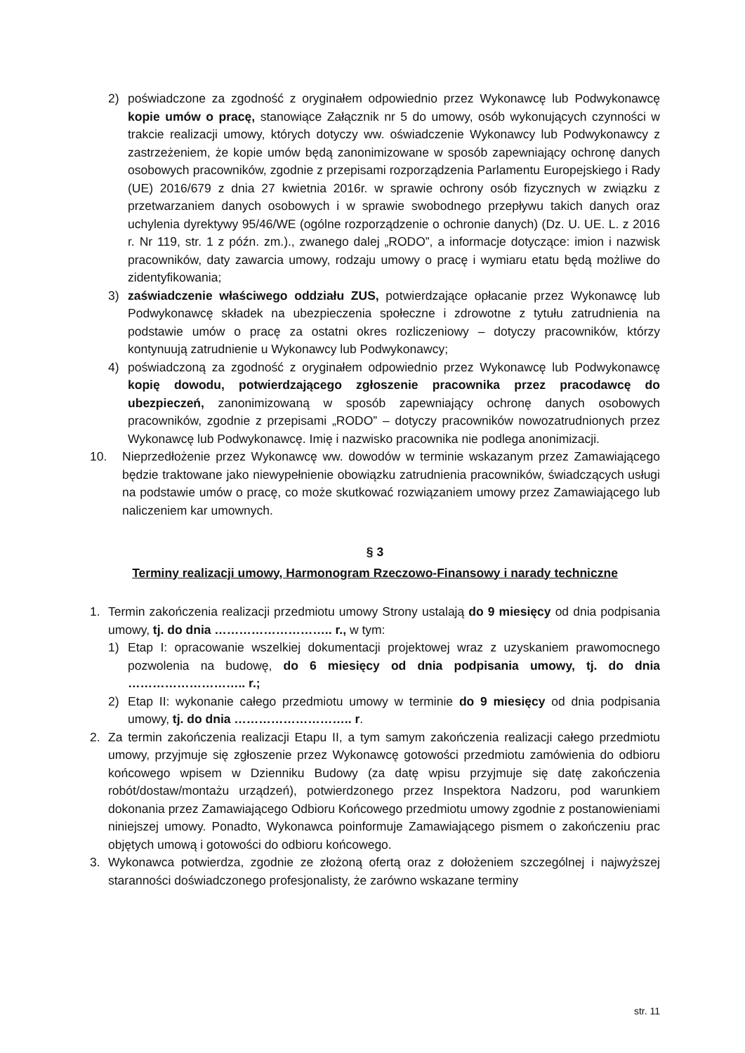2) poświadczone za zgodność z oryginałem odpowiednio przez Wykonawcę lub Podwykonawcę kopie umów o pracę, stanowiące Załącznik nr 5 do umowy, osób wykonujących czynności w trakcie realizacji umowy, których dotyczy ww. oświadczenie Wykonawcy lub Podwykonawcy z zastrzeżeniem, że kopie umów będą zanonimizowane w sposób zapewniający ochronę danych osobowych pracowników, zgodnie z przepisami rozporządzenia Parlamentu Europejskiego i Rady (UE) 2016/679 z dnia 27 kwietnia 2016r. w sprawie ochrony osób fizycznych w związku z przetwarzaniem danych osobowych i w sprawie swobodnego przepływu takich danych oraz uchylenia dyrektywy 95/46/WE (ogólne rozporządzenie o ochronie danych) (Dz. U. UE. L. z 2016 r. Nr 119, str. 1 z późn. zm.)., zwanego dalej „RODO”, a informacje dotyczące: imion i nazwisk pracowników, daty zawarcia umowy, rodzaju umowy o pracę i wymiaru etatu będą możliwe do zidentyfikowania;
3) zaświadczenie właściwego oddziału ZUS, potwierdzające opłacanie przez Wykonawcę lub Podwykonawcę składek na ubezpieczenia społeczne i zdrowotne z tytułu zatrudnienia na podstawie umów o pracę za ostatni okres rozliczeniowy – dotyczy pracowników, którzy kontynuują zatrudnienie u Wykonawcy lub Podwykonawcy;
4) poświadczoną za zgodność z oryginałem odpowiednio przez Wykonawcę lub Podwykonawcę kopię dowodu, potwierdzającego zgłoszenie pracownika przez pracodawcę do ubezpieczeń, zanonimizowaną w sposób zapewniający ochronę danych osobowych pracowników, zgodnie z przepisami „RODO” – dotyczy pracowników nowozatrudnionych przez Wykonawcę lub Podwykonawcę. Imię i nazwisko pracownika nie podlega anonimizacji.
10. Nieprzedłożenie przez Wykonawcę ww. dowodów w terminie wskazanym przez Zamawiającego będzie traktowane jako niewypełnienie obowiązku zatrudnienia pracowników, świadczących usługi na podstawie umów o pracę, co może skutkować rozwiązaniem umowy przez Zamawiającego lub naliczeniem kar umownych.
§ 3
Terminy realizacji umowy, Harmonogram Rzeczowo-Finansowy i narady techniczne
1. Termin zakończenia realizacji przedmiotu umowy Strony ustalają do 9 miesięcy od dnia podpisania umowy, tj. do dnia ……………………….. r., w tym:
1) Etap I: opracowanie wszelkiej dokumentacji projektowej wraz z uzyskaniem prawomocnego pozwolenia na budowę, do 6 miesięcy od dnia podpisania umowy, tj. do dnia ……………………….. r.;
2) Etap II: wykonanie całego przedmiotu umowy w terminie do 9 miesięcy od dnia podpisania umowy, tj. do dnia ……………………….. r.
2. Za termin zakończenia realizacji Etapu II, a tym samym zakończenia realizacji całego przedmiotu umowy, przyjmuje się zgłoszenie przez Wykonawcę gotowości przedmiotu zamówienia do odbioru końcowego wpisem w Dzienniku Budowy (za datę wpisu przyjmuje się datę zakończenia robót/dostaw/montażu urządzeń), potwierdzonego przez Inspektora Nadzoru, pod warunkiem dokonania przez Zamawiającego Odbioru Końcowego przedmiotu umowy zgodnie z postanowieniami niniejszej umowy. Ponadto, Wykonawca poinformuje Zamawiającego pismem o zakończeniu prac objętych umową i gotowości do odbioru końcowego.
3. Wykonawca potwierdza, zgodnie ze złożoną ofertą oraz z dołożeniem szczególnej i najwyższej staranności doświadczonego profesjonalisty, że zarówno wskazane terminy
str. 11